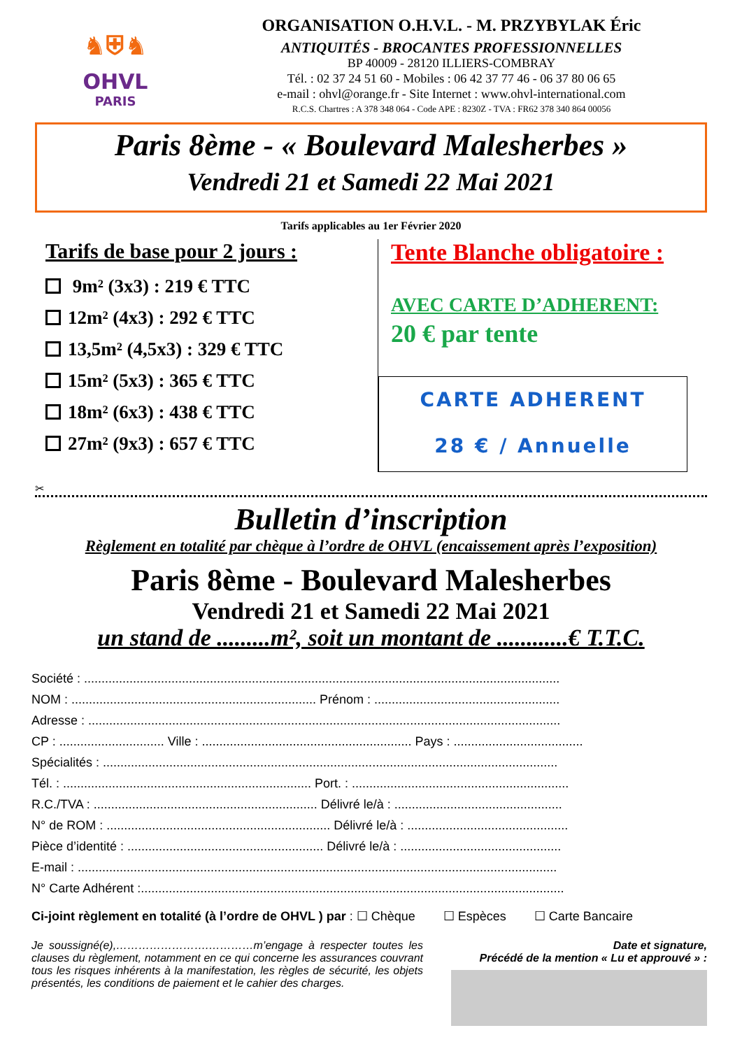♞⛨♞
OHVL
PARIS
ORGANISATION O.H.V.L. - M. PRZYBYLAK Éric
ANTIQUITÉS - BROCANTES PROFESSIONNELLES
BP 40009 - 28120 ILLIERS-COMBRAY
Tél. : 02 37 24 51 60 - Mobiles : 06 42 37 77 46 - 06 37 80 06 65
e-mail : ohvl@orange.fr - Site Internet : www.ohvl-international.com
R.C.S. Chartres : A 378 348 064 - Code APE : 8230Z - TVA : FR62 378 340 864 00056
Paris 8ème - « Boulevard Malesherbes »
Vendredi 21 et Samedi 22 Mai 2021
Tarifs applicables au 1er Février 2020
Tarifs de base pour 2 jours :
9m² (3x3) : 219 € TTC
12m² (4x3) : 292 € TTC
13,5m² (4,5x3) : 329 € TTC
15m² (5x3) : 365 € TTC
18m² (6x3) : 438 € TTC
27m² (9x3) : 657 € TTC
Tente Blanche obligatoire :
AVEC CARTE D’ADHERENT:
20 € par tente
CARTE ADHERENT
28 € / Annuelle
✂
Bulletin d’inscription
Règlement en totalité par chèque à l’ordre de OHVL (encaissement après l’exposition)
Paris 8ème - Boulevard Malesherbes
Vendredi 21 et Samedi 22 Mai 2021
un stand de .........m², soit un montant de ............€ T.T.C.
Société : ........................................................................................................................................
NOM : ...................................................................... Prénom : .....................................................
Adresse : .......................................................................................................................................
CP : .............................. Ville : ............................................................ Pays : .....................................
Spécialités : ..................................................................................................................................
Tél. : ....................................................................... Port. : ..............................................................
R.C./TVA : ................................................................ Délivré le/à : ................................................
N° de ROM : ................................................................ Délivré le/à : ..............................................
Pièce d’identité : ........................................................ Délivré le/à : ..............................................
E-mail : .........................................................................................................................................
N° Carte Adhérent :.........................................................................................................................
Ci-joint règlement en totalité (à l’ordre de OHVL ) par : ☐ Chèque ☐ Espèces ☐ Carte Bancaire
Je soussigné(e),…………………….…………m’engage à respecter toutes les clauses du règlement, notamment en ce qui concerne les assurances couvrant tous les risques inhérents à la manifestation, les règles de sécurité, les objets présentés, les conditions de paiement et le cahier des charges.
Date et signature,
Précédé de la mention « Lu et approuvé » :